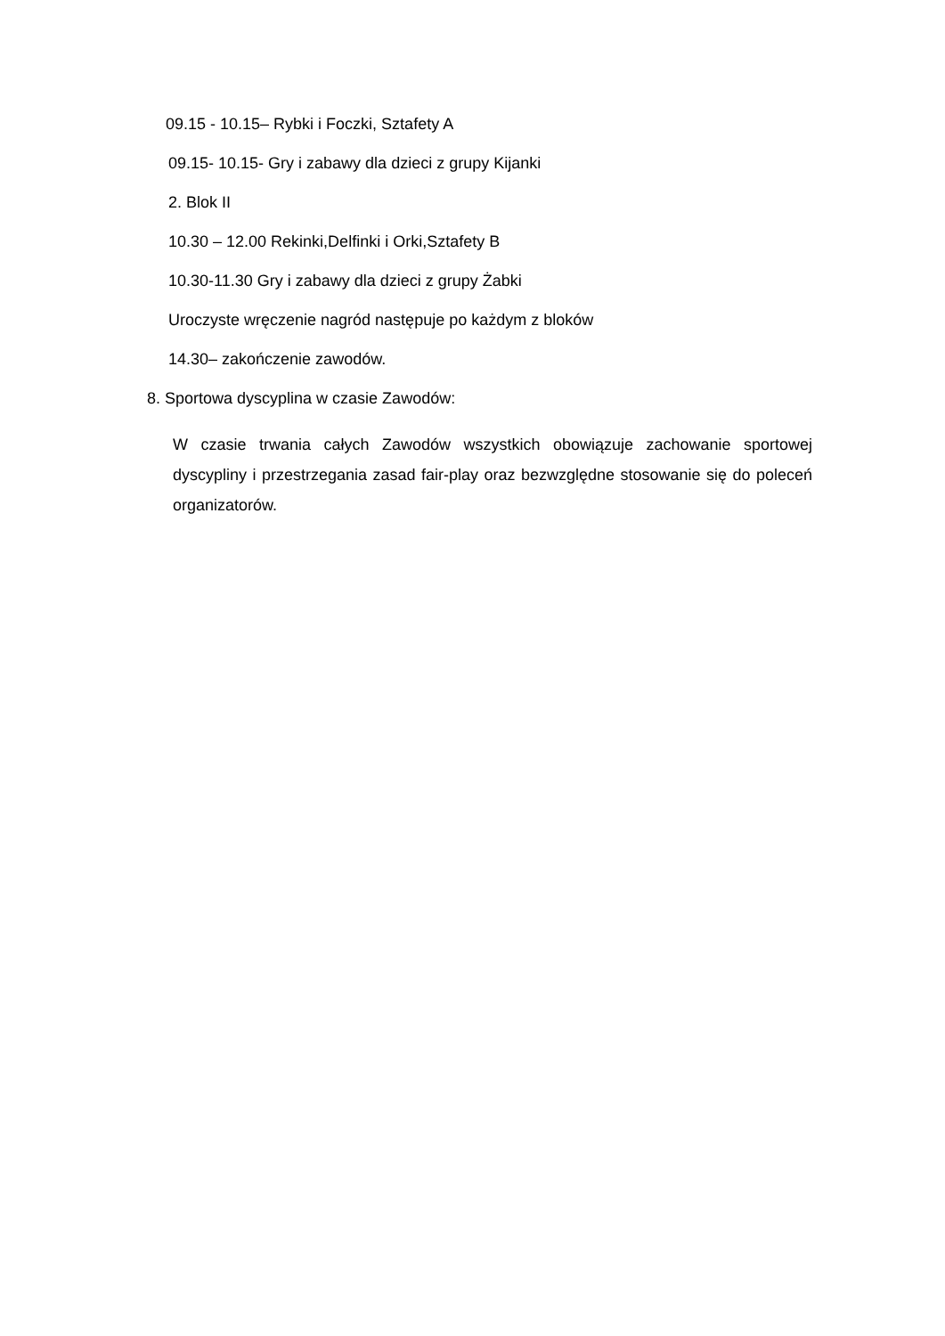09.15 - 10.15– Rybki i Foczki, Sztafety A
09.15- 10.15- Gry i zabawy dla dzieci z grupy Kijanki
2. Blok II
10.30 – 12.00 Rekinki,Delfinki i Orki,Sztafety B
10.30-11.30 Gry i zabawy dla dzieci z grupy Żabki
Uroczyste wręczenie nagród następuje po każdym z bloków
14.30– zakończenie zawodów.
8. Sportowa dyscyplina w czasie Zawodów:
W czasie trwania całych Zawodów wszystkich obowiązuje zachowanie sportowej dyscypliny i przestrzegania zasad fair-play oraz bezwzględne stosowanie się do poleceń organizatorów.